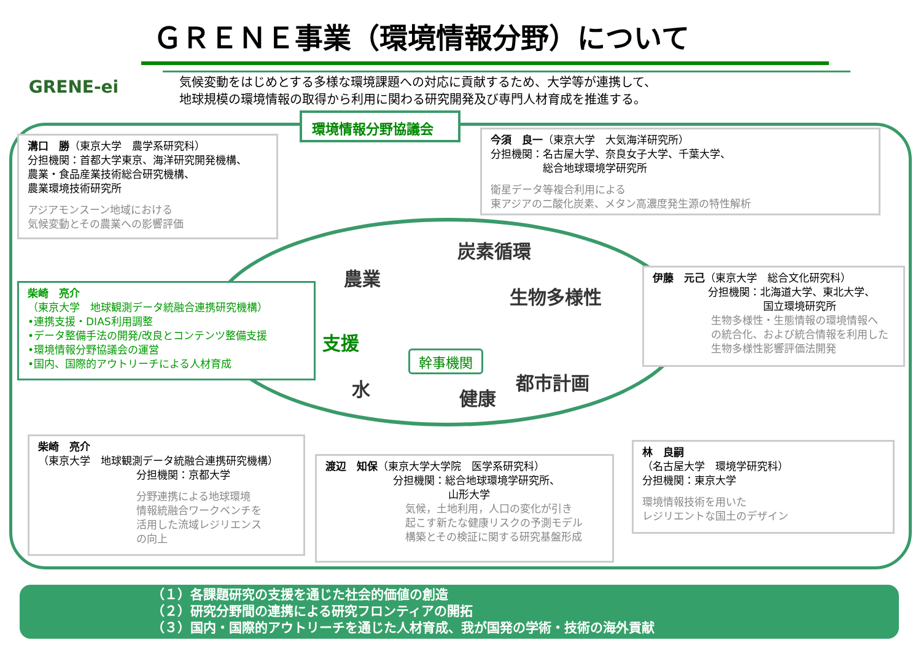GRENE-ei
ＧＲＥＮＥ事業（環境情報分野）について
気候変動をはじめとする多様な環境課題への対応に貢献するため、大学等が連携して、
地球規模の環境情報の取得から利用に関わる研究開発及び専門人材育成を推進する。
環境情報分野協議会
炭素循環
農業
生物多様性
支援
幹事機関
水 都市計画
健康
溝口　勝（東京大学　農学系研究科）
分担機関：首都大学東京、海洋研究開発機構、
農業・食品産業技術総合研究機構、
農業環境技術研究所
アジアモンスーン地域における
気候変動とその農業への影響評価
今須　良一（東京大学　大気海洋研究所）
分担機関：名古屋大学、奈良女子大学、千葉大学、
　　　　　総合地球環境学研究所
衛星データ等複合利用による
東アジアの二酸化炭素、メタン高濃度発生源の特性解析
柴崎　亮介
（東京大学　地球観測データ統融合連携研究機構）
•連携支援・DIAS利用調整
•データ整備手法の開発/改良とコンテンツ整備支援
•環境情報分野協議会の運営
•国内、国際的アウトリーチによる人材育成
伊藤　元己（東京大学　総合文化研究科）
分担機関：北海道大学、東北大学、
国立環境研究所
生物多様性・生態情報の環境情報へ
の統合化、および統合情報を利用した
生物多様性影響評価法開発
柴崎　亮介
（東京大学　地球観測データ統融合連携研究機構）
分担機関：京都大学
分野連携による地球環境
情報統融合ワークベンチを
活用した流域レジリエンス
の向上
渡辺　知保（東京大学大学院　医学系研究科）
分担機関：総合地球環境学研究所、
山形大学
気候，土地利用，人口の変化が引き
起こす新たな健康リスクの予測モデル
構築とその検証に関する研究基盤形成
林　良嗣
（名古屋大学　環境学研究科）
分担機関：東京大学
環境情報技術を用いた
レジリエントな国土のデザイン
（１）各課題研究の支援を通じた社会的価値の創造
（２）研究分野間の連携による研究フロンティアの開拓
（３）国内・国際的アウトリーチを通じた人材育成、我が国発の学術・技術の海外貢献